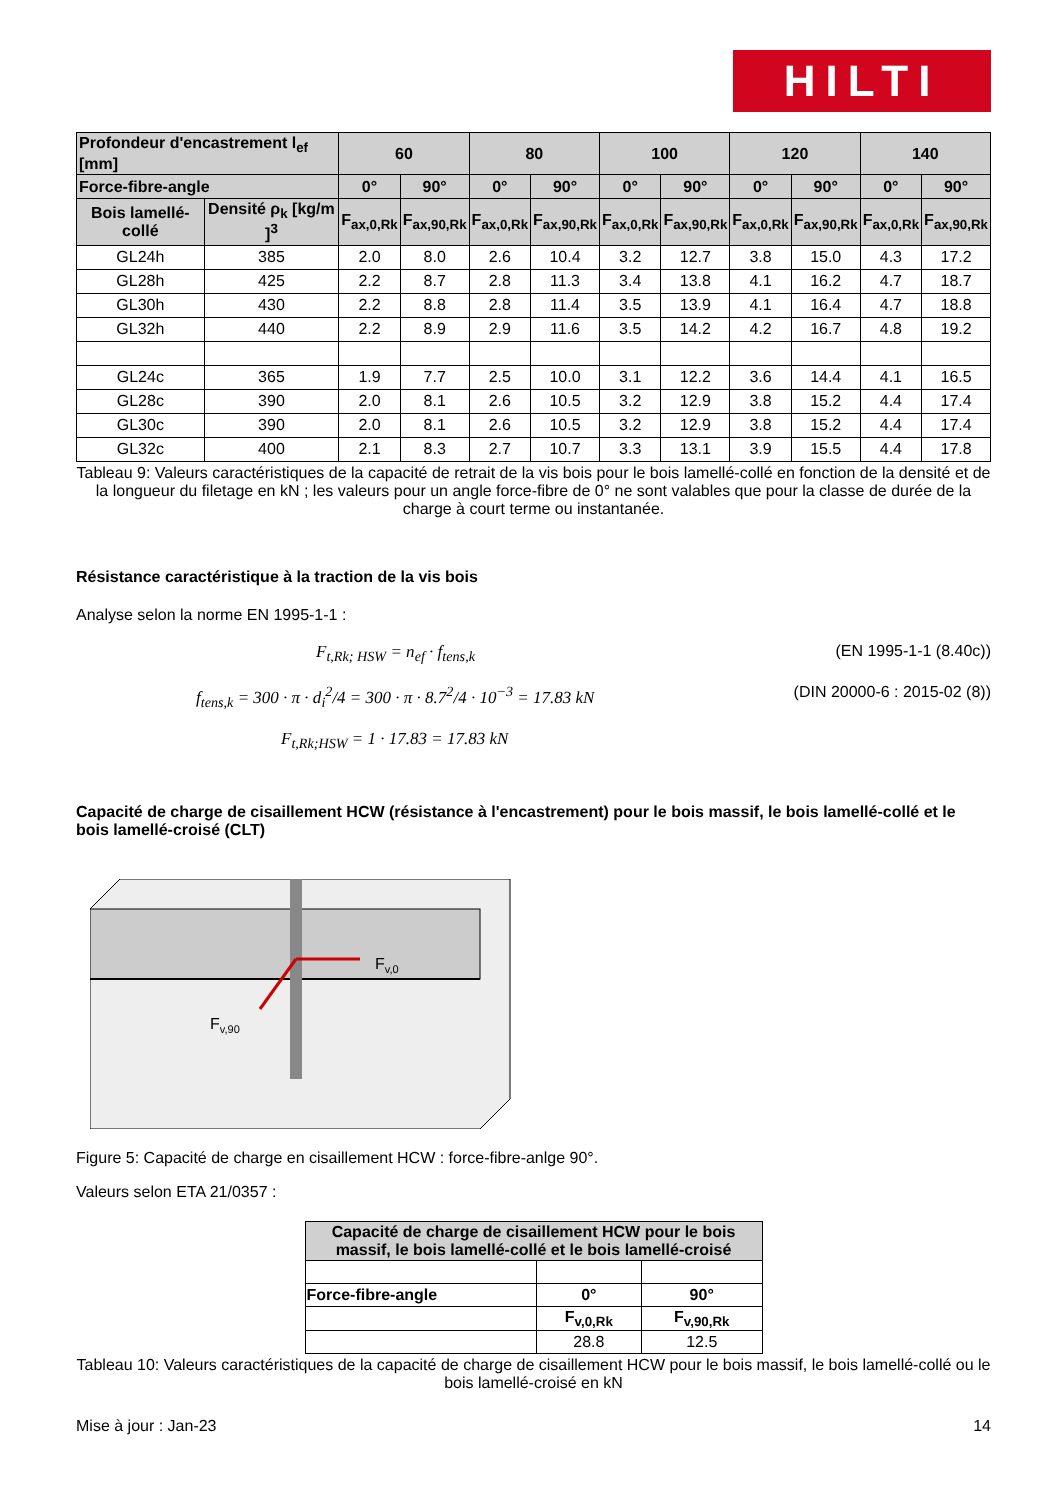HILTI
| Profondeur d'encastrement l<sub>ef</sub> [mm] | | 60 | | 80 | | 100 | | 120 | | 140 | |
| --- | --- | --- | --- | --- | --- | --- | --- | --- | --- | --- | --- |
| Force-fibre-angle | | 0° | 90° | 0° | 90° | 0° | 90° | 0° | 90° | 0° | 90° |
| Bois lamellé-collé | Densité ρ<sub>k</sub> [kg/m ]<sup>3</sup> | F<sub>ax,0,Rk</sub> | F<sub>ax,90,Rk</sub> | F<sub>ax,0,Rk</sub> | F<sub>ax,90,Rk</sub> | F<sub>ax,0,Rk</sub> | F<sub>ax,90,Rk</sub> | F<sub>ax,0,Rk</sub> | F<sub>ax,90,Rk</sub> | F<sub>ax,0,Rk</sub> | F<sub>ax,90,Rk</sub> |
| GL24h | 385 | 2.0 | 8.0 | 2.6 | 10.4 | 3.2 | 12.7 | 3.8 | 15.0 | 4.3 | 17.2 |
| GL28h | 425 | 2.2 | 8.7 | 2.8 | 11.3 | 3.4 | 13.8 | 4.1 | 16.2 | 4.7 | 18.7 |
| GL30h | 430 | 2.2 | 8.8 | 2.8 | 11.4 | 3.5 | 13.9 | 4.1 | 16.4 | 4.7 | 18.8 |
| GL32h | 440 | 2.2 | 8.9 | 2.9 | 11.6 | 3.5 | 14.2 | 4.2 | 16.7 | 4.8 | 19.2 |
| GL24c | 365 | 1.9 | 7.7 | 2.5 | 10.0 | 3.1 | 12.2 | 3.6 | 14.4 | 4.1 | 16.5 |
| GL28c | 390 | 2.0 | 8.1 | 2.6 | 10.5 | 3.2 | 12.9 | 3.8 | 15.2 | 4.4 | 17.4 |
| GL30c | 390 | 2.0 | 8.1 | 2.6 | 10.5 | 3.2 | 12.9 | 3.8 | 15.2 | 4.4 | 17.4 |
| GL32c | 400 | 2.1 | 8.3 | 2.7 | 10.7 | 3.3 | 13.1 | 3.9 | 15.5 | 4.4 | 17.8 |
Tableau 9: Valeurs caractéristiques de la capacité de retrait de la vis bois pour le bois lamellé-collé en fonction de la densité et de la longueur du filetage en kN ; les valeurs pour un angle force-fibre de 0° ne sont valables que pour la classe de durée de la charge à court terme ou instantanée.
Résistance caractéristique à la traction de la vis bois
Analyse selon la norme EN 1995-1-1 :
F<sub>t,Rk; HSW</sub> = n<sub>ef</sub> · f<sub>tens,k</sub> (EN 1995-1-1 (8.40c))
f<sub>tens,k</sub> = 300 · π · d<sub>i</sub><sup>2</sup>/4 = 300 · π · 8.7<sup>2</sup>/4 · 10<sup>−3</sup> = 17.83 kN (DIN 20000-6 : 2015-02 (8))
F<sub>t,Rk;HSW</sub> = 1 · 17.83 = 17.83 kN
Capacité de charge de cisaillement HCW (résistance à l'encastrement) pour le bois massif, le bois lamellé-collé et le bois lamellé-croisé (CLT)
Fv,0
Fv,90
Figure 5: Capacité de charge en cisaillement HCW : force-fibre-anlge 90°.
Valeurs selon ETA 21/0357 :
| Capacité de charge de cisaillement HCW pour le bois massif, le bois lamellé-collé et le bois lamellé-croisé | | |
| --- | --- | --- |
| Force-fibre-angle | 0° | 90° |
| | F<sub>v,0,Rk</sub> | F<sub>v,90,Rk</sub> |
| | 28.8 | 12.5 |
Tableau 10: Valeurs caractéristiques de la capacité de charge de cisaillement HCW pour le bois massif, le bois lamellé-collé ou le bois lamellé-croisé en kN
Mise à jour : Jan-23 14